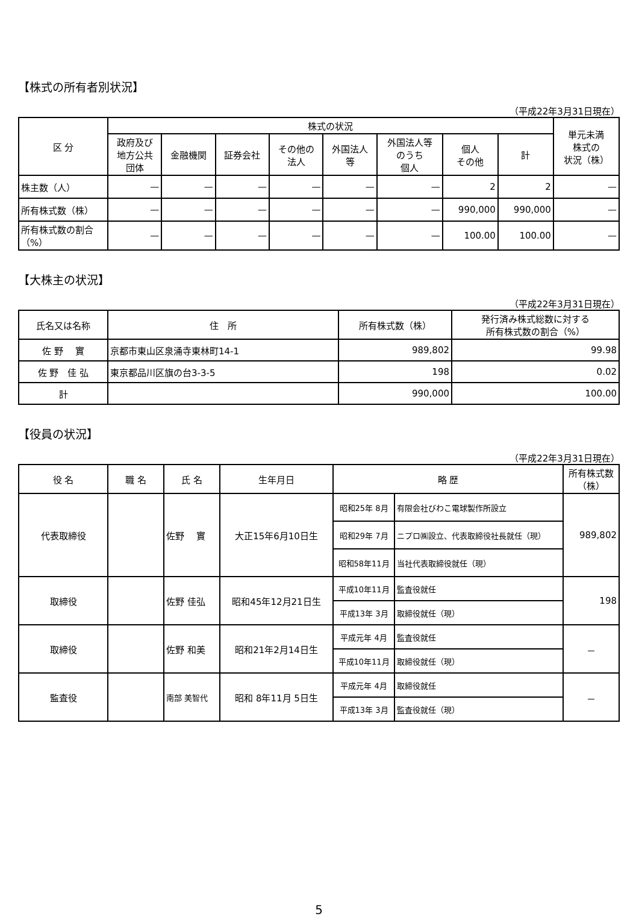【株式の所有者別状況】
（平成22年3月31日現在）
| 区 分 | 株式の状況 | | | | | | | | 単元未満 株式の 状況（株） |
| --- | --- | --- | --- | --- | --- | --- | --- | --- | --- |
| | 政府及び 地方公共 団体 | 金融機関 | 証券会社 | その他の 法人 | 外国法人 等 | 外国法人等 のうち 個人 | 個人 その他 | 計 | |
| 株主数（人） | — | — | — | — | — | — | 2 | 2 | — |
| 所有株式数（株） | — | — | — | — | — | — | 990,000 | 990,000 | — |
| 所有株式数の割合（%） | — | — | — | — | — | — | 100.00 | 100.00 | — |
【大株主の状況】
（平成22年3月31日現在）
| 氏名又は名称 | 住 所 | 所有株式数（株） | 発行済み株式総数に対する 所有株式数の割合（%） |
| --- | --- | --- | --- |
| 佐 野 實 | 京都市東山区泉涌寺東林町14-1 | 989,802 | 99.98 |
| 佐 野 佳 弘 | 東京都品川区旗の台3-3-5 | 198 | 0.02 |
| 計 | | 990,000 | 100.00 |
【役員の状況】
（平成22年3月31日現在）
| 役 名 | 職 名 | 氏 名 | 生年月日 | 略 歴 | | 所有株式数 （株） |
| --- | --- | --- | --- | --- | --- | --- |
| 代表取締役 | | 佐野 實 | 大正15年6月10日生 | 昭和25年 8月 | 有限会社びわこ電球製作所設立 | 989,802 |
| | | | | 昭和29年 7月 | ニプロ㈱設立、代表取締役社長就任（現） | |
| | | | | 昭和58年11月 | 当社代表取締役就任（現） | |
| 取締役 | | 佐野 佳弘 | 昭和45年12月21日生 | 平成10年11月 | 監査役就任 | 198 |
| | | | | 平成13年 3月 | 取締役就任（現） | |
| 取締役 | | 佐野 和美 | 昭和21年2月14日生 | 平成元年 4月 | 監査役就任 | － |
| | | | | 平成10年11月 | 取締役就任（現） | |
| 監査役 | | 南部 美智代 | 昭和 8年11月 5日生 | 平成元年 4月 | 取締役就任 | － |
| | | | | 平成13年 3月 | 監査役就任（現） | |
5